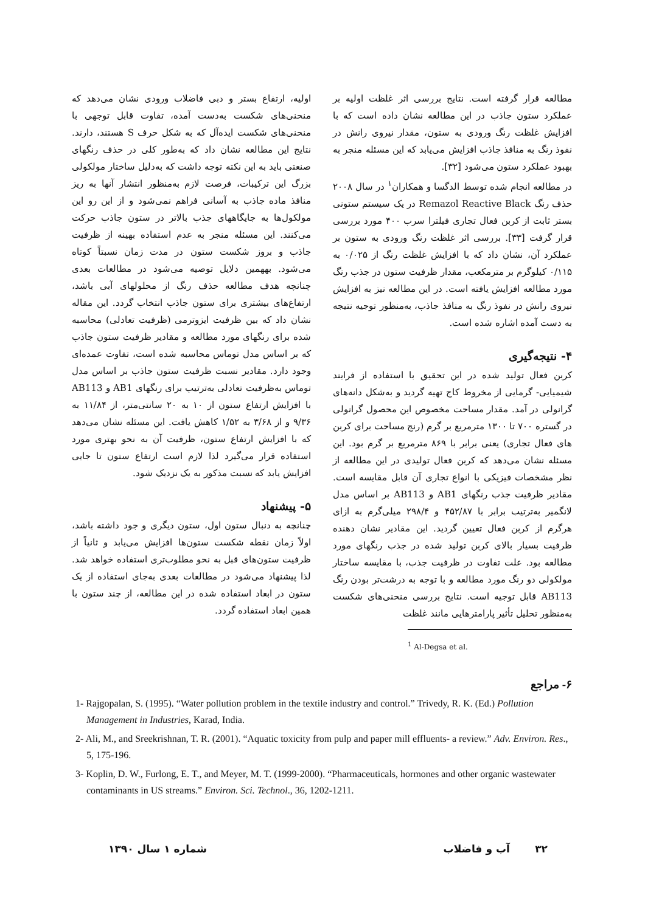مطالعه قرار گرفته است. نتایج بررسی اثر غلظت اولیه بر عملکرد ستون جاذب در این مطالعه نشان داده است که با افزایش غلظت رنگ ورودی به ستون، مقدار نیروی رانش در نفوذ رنگ به منافذ جاذب افزایش می‌یابد که این مسئله منجر به بهبود عملکرد ستون می‌شود [۳۲].
در مطالعه انجام شده توسط الدگسا و همکاران<sup>۱</sup> در سال ۲۰۰۸ حذف رنگ Remazol Reactive Black در یک سیستم ستونی بستر ثابت از کربن فعال تجاری فیلترا سرب ۴۰۰ مورد بررسی قرار گرفت [۳۳]. بررسی اثر غلظت رنگ ورودی به ستون بر عملکرد آن، نشان داد که با افزایش غلظت رنگ از ۰/۰۲۵ به ۰/۱۱۵ کیلوگرم بر مترمکعب، مقدار ظرفیت ستون در جذب رنگ مورد مطالعه افزایش یافته است. در این مطالعه نیز به افزایش نیروی رانش در نفوذ رنگ به منافذ جاذب، به‌منظور توجیه نتیجه به دست آمده اشاره شده است.
۴- نتیجه‌گیری
کربن فعال تولید شده در این تحقیق با استفاده از فرایند شیمیایی- گرمایی از مخروط کاج تهیه گردید و به‌شکل دانه‌های گرانولی در آمد. مقدار مساحت مخصوص این محصول گرانولی در گستره ۷۰۰ تا ۱۳۰۰ مترمربع بر گرم (رنج مساحت برای کربن های فعال تجاری) یعنی برابر با ۸۶۹ مترمربع بر گرم بود. این مسئله نشان می‌دهد که کربن فعال تولیدی در این مطالعه از نظر مشخصات فیزیکی با انواع تجاری آن قابل مقایسه است. مقادیر ظرفیت جذب رنگهای AB1 و AB113 بر اساس مدل لانگمیر به‌ترتیب برابر با ۴۵۲/۸۷ و ۲۹۸/۴ میلی‌گرم به ازای هرگرم از کربن فعال تعیین گردید. این مقادیر نشان دهنده ظرفیت بسیار بالای کربن تولید شده در جذب رنگهای مورد مطالعه بود. علت تفاوت در ظرفیت جذب، با مقایسه ساختار مولکولی دو رنگ مورد مطالعه و با توجه به درشت‌تر بودن رنگ AB113 قابل توجیه است. نتایج بررسی منحنی‌های شکست به‌منظور تحلیل تأثیر پارامترهایی مانند غلظت
<sup>1</sup> Al-Degsa et al.
اولیه، ارتفاع بستر و دبی فاضلاب ورودی نشان می‌دهد که منحنی‌های شکست به‌دست آمده، تفاوت قابل توجهی با منحنی‌های شکست ایده‌آل که به شکل حرف S هستند، دارند. نتایج این مطالعه نشان داد که به‌طور کلی در حذف رنگهای صنعتی باید به این نکته توجه داشت که به‌دلیل ساختار مولکولی بزرگ این ترکیبات، فرصت لازم به‌منظور انتشار آنها به ریز منافذ ماده جاذب به آسانی فراهم نمی‌شود و از این رو این مولکول‌ها به جایگاههای جذب بالاتر در ستون جاذب حرکت می‌کنند. این مسئله منجر به عدم استفاده بهینه از ظرفیت جاذب و بروز شکست ستون در مدت زمان نسبتاً کوتاه می‌شود. بههمین دلایل توصیه می‌شود در مطالعات بعدی چنانچه هدف مطالعه حذف رنگ از محلولهای آبی باشد، ارتفاع‌های بیشتری برای ستون جاذب انتخاب گردد. این مقاله نشان داد که بین ظرفیت ایزوترمی (ظرفیت تعادلی) محاسبه شده برای رنگهای مورد مطالعه و مقادیر ظرفیت ستون جاذب که بر اساس مدل توماس محاسبه شده است، تفاوت عمده‌ای وجود دارد. مقادیر نسبت ظرفیت ستون جاذب بر اساس مدل توماس به‌ظرفیت تعادلی به‌ترتیب برای رنگهای AB1 و AB113 با افزایش ارتفاع ستون از ۱۰ به ۲۰ سانتی‌متر، از ۱۱/۸۴ به ۹/۳۶ و از ۳/۶۸ به ۱/۵۲ کاهش یافت. این مسئله نشان می‌دهد که با افزایش ارتفاع ستون، ظرفیت آن به نحو بهتری مورد استفاده قرار می‌گیرد لذا لازم است ارتفاع ستون تا جایی افزایش یابد که نسبت مذکور به یک نزدیک شود.
۵- پیشنهاد
چنانچه به دنبال ستون اول، ستون دیگری و جود داشته باشد، اولاً زمان نقطه شکست ستون‌ها افزایش می‌یابد و ثانیاً از ظرفیت ستون‌های قبل به نحو مطلوب‌تری استفاده خواهد شد. لذا پیشنهاد می‌شود در مطالعات بعدی به‌جای استفاده از یک ستون در ابعاد استفاده شده در این مطالعه، از چند ستون با همین ابعاد استفاده گردد.
۶- مراجع
1- Rajgopalan, S. (1995). “Water pollution problem in the textile industry and control.” Trivedy, R. K. (Ed.) Pollution Management in Industries, Karad, India.
2- Ali, M., and Sreekrishnan, T. R. (2001). “Aquatic toxicity from pulp and paper mill effluents- a review.” Adv. Environ. Res., 5, 175-196.
3- Koplin, D. W., Furlong, E. T., and Meyer, M. T. (1999-2000). “Pharmaceuticals, hormones and other organic wastewater contaminants in US streams.” Environ. Sci. Technol., 36, 1202-1211.
۳۲ آب و فاضلاب شماره ۱ سال ۱۳۹۰